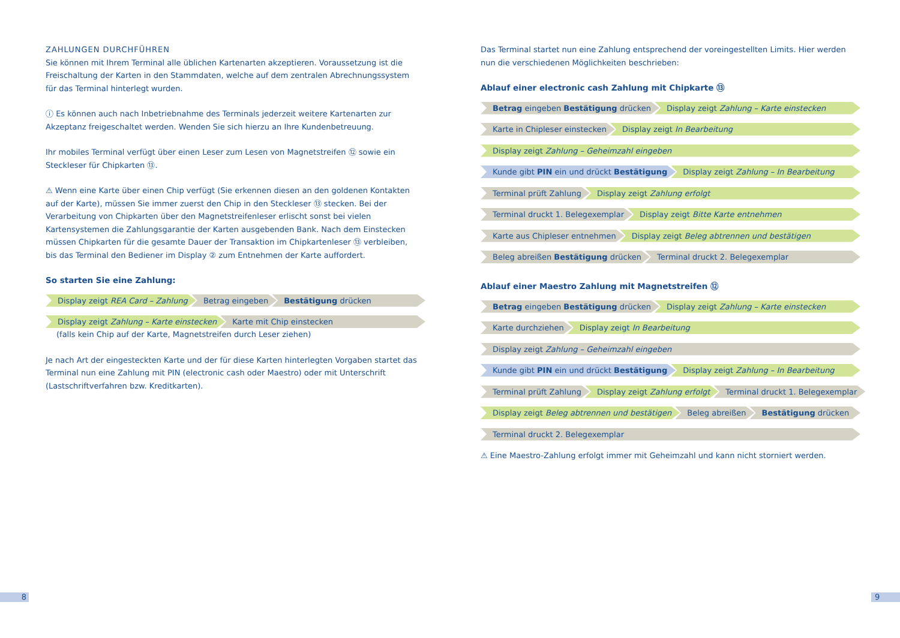ZAHLUNGEN DURCHFÜHREN
Sie können mit Ihrem Terminal alle üblichen Kartenarten akzeptieren. Voraussetzung ist die Frei­schaltung der Karten in den Stammdaten, welche auf dem zentralen Abrechnungssystem für das Terminal hinterlegt wurden.
ⓘ Es können auch nach Inbetriebnahme des Terminals jederzeit weitere Kartenarten zur Akzeptanz freigeschaltet werden. Wenden Sie sich hierzu an Ihre Kundenbetreuung.
Ihr mobiles Terminal verfügt über einen Leser zum Lesen von Magnetstreifen ⑫ sowie ein Steckleser für Chipkarten ⑬.
⚠ Wenn eine Karte über einen Chip verfügt (Sie erkennen diesen an den goldenen Kontakten auf der Karte), müssen Sie immer zuerst den Chip in den Steckleser ⑬ stecken. Bei der Verarbeitung von Chipkarten über den Magnetstreifenleser erlischt sonst bei vielen Kartensystemen die Zah­lungsgarantie der Karten ausgebenden Bank. Nach dem Einstecken müssen Chipkarten für die gesamte Dauer der Transaktion im Chipkartenleser ⑬ verbleiben, bis das Terminal den Bediener im Display ② zum Entnehmen der Karte auffordert.
So starten Sie eine Zahlung:
Display zeigt REA Card – Zahlung Betrag eingeben Bestätigung drücken
Display zeigt Zahlung – Karte einstecken Karte mit Chip einstecken
(falls kein Chip auf der Karte, Magnetstreifen durch Leser ziehen)
Je nach Art der eingesteckten Karte und der für diese Karten hinterlegten Vorgaben startet das Terminal nun eine Zahlung mit PIN (electronic cash oder Maestro) oder mit Unterschrift (Lastschriftverfahren bzw. Kreditkarten).
Das Terminal startet nun eine Zahlung entsprechend der voreingestellten Limits. Hier werden nun die verschiedenen Möglichkeiten beschrieben:
Ablauf einer electronic cash Zahlung mit Chipkarte ⑬
Betrag eingeben Bestätigung drücken Display zeigt Zahlung – Karte einstecken
Karte in Chipleser einstecken Display zeigt In Bearbeitung
Display zeigt Zahlung – Geheimzahl eingeben
Kunde gibt PIN ein und drückt Bestätigung Display zeigt Zahlung – In Bearbeitung
Terminal prüft Zahlung Display zeigt Zahlung erfolgt
Terminal druckt 1. Belegexemplar Display zeigt Bitte Karte entnehmen
Karte aus Chipleser entnehmen Display zeigt Beleg abtrennen und bestätigen
Beleg abreißen Bestätigung drücken Terminal druckt 2. Belegexemplar
Ablauf einer Maestro Zahlung mit Magnetstreifen ⑫
Betrag eingeben Bestätigung drücken Display zeigt Zahlung – Karte einstecken
Karte durchziehen Display zeigt In Bearbeitung
Display zeigt Zahlung – Geheimzahl eingeben
Kunde gibt PIN ein und drückt Bestätigung Display zeigt Zahlung – In Bearbeitung
Terminal prüft Zahlung Display zeigt Zahlung erfolgt Terminal druckt 1. Belegexemplar
Display zeigt Beleg abtrennen und bestätigen Beleg abreißen Bestätigung drücken
Terminal druckt 2. Belegexemplar
⚠ Eine Maestro-Zahlung erfolgt immer mit Geheimzahl und kann nicht storniert werden.
8 9